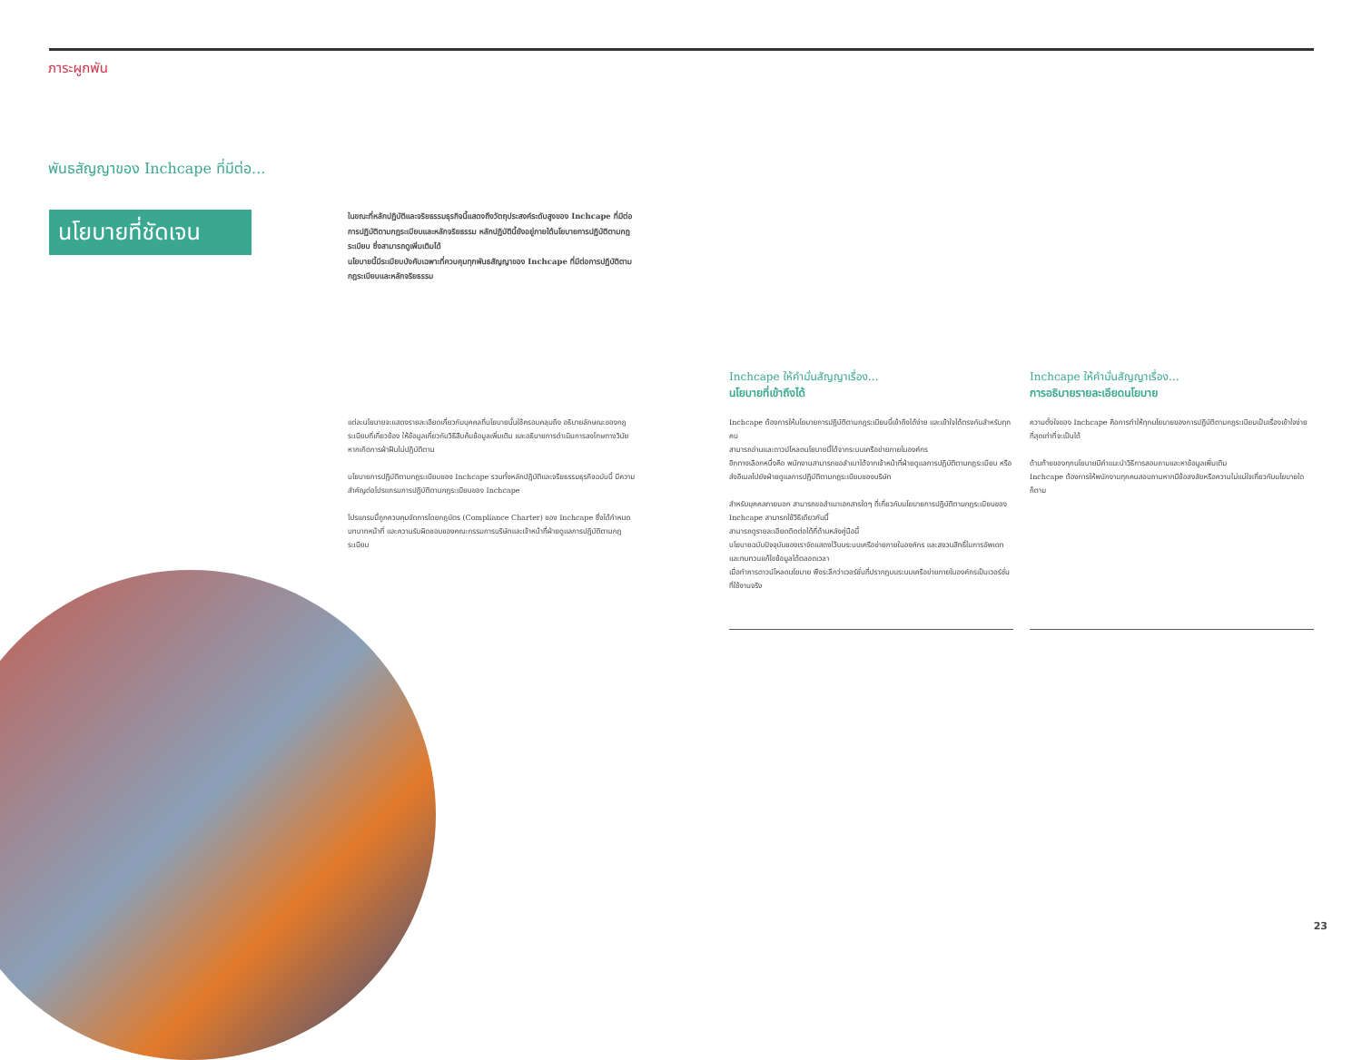ภาระผูกพัน
พันธสัญญาของ Inchcape ที่มีต่อ...
นโยบายที่ชัดเจน
ในขณะที่หลักปฏิบัติและจริยธรรมธุรกิจนี้แสดงถึงวัตถุประสงค์ระดับสูงของ Inchcape ที่มีต่อการปฏิบัติตามกฎระเบียบและหลักจริยธรรม หลักปฏิบัตินี้ยังอยู่ภายใต้นโยบายการปฏิบัติตามกฎระเบียบ ซึ่งสามารถดูเพิ่มเติมได้
นโยบายนี้มีระเบียบบังคับเฉพาะที่ควบคุมทุกพันธสัญญาของ Inchcape ที่มีต่อการปฏิบัติตามกฎระเบียบและหลักจริยธรรม
แต่ละนโยบายจะแสดงรายละเอียดเกี่ยวกับบุคคลที่นโยบายนั้นใช้ครอบคลุมถึง อธิบายลักษณะของกฎระเบียบที่เกี่ยวข้อง ให้ข้อมูลเกี่ยวกับวิธีสืบค้นข้อมูลเพิ่มเติม และอธิบายการดำเนินการลงโทษทางวินัยหากเกิดการฝ่าฝืนไม่ปฏิบัติตาม
นโยบายการปฏิบัติตามกฎระเบียบของ Inchcape รวมทั้งหลักปฏิบัติและจริยธรรมธุรกิจฉบับนี้ มีความสำคัญต่อโปรแกรมการปฏิบัติตามกฎระเบียบของ Inchcape
โปรแกรมนี้ถูกควบคุมจัดการโดยกฎบัตร (Compliance Charter) ของ Inchcape ซึ่งได้กำหนดบทบาทหน้าที่ และความรับผิดชอบของคณะกรรมการบริษัทและเจ้าหน้าที่ฝ่ายดูแลการปฏิบัติตามกฎระเบียบ
Inchcape ให้คำมั่นสัญญาเรื่อง...
นโยบายที่เข้าถึงได้
Inchcape ต้องการให้นโยบายการปฏิบัติตามกฎระเบียบนี้เข้าถึงได้ง่าย และเข้าใจได้ตรงกันสำหรับทุกคน
สามารถอ่านและดาวน์โหลดนโยบายนี้ได้จากระบบเครือข่ายภายในองค์กร
อีกทางเลือกหนึ่งคือ พนักงานสามารถขอสำเนาได้จากเจ้าหน้าที่ฝ่ายดูแลการปฏิบัติตามกฎระเบียบ หรือส่งอีเมลไปยังฝ่ายดูแลการปฏิบัติตามกฎระเบียบของบริษัท
สำหรับบุคคลภายนอก สามารถขอสำเนาเอกสารใดๆ ที่เกี่ยวกับนโยบายการปฏิบัติตามกฎระเบียบของ Inchcape สามารถใช้วิธีเดียวกันนี้
สามารถดูรายละเอียดติดต่อได้ที่ด้านหลังคู่มือนี้
นโยบายฉบับปัจจุบันของเราจัดแสดงไว้บนระบบเครือข่ายภายในองค์กร และสงวนสิทธิ์ในการอัพเดทและทบทวนแก้ไขข้อมูลได้ตลอดเวลา
เมื่อทำการดาวน์โหลดนโยบาย พึงระลึกว่าเวอร์ชั่นที่ปรากฏบนระบบเครือข่ายภายในองค์กรเป็นเวอร์ชั่นที่ใช้งานจริง
Inchcape ให้คำมั่นสัญญาเรื่อง...
การอธิบายรายละเอียดนโยบาย
ความตั้งใจของ Inchcape คือการทำให้ทุกนโยบายของการปฏิบัติตามกฎระเบียบเป็นเรื่องเข้าใจง่ายที่สุดเท่าที่จะเป็นได้
ด้านท้ายของทุกนโยบายมีคำแนะนำวิธีการสอบถามและหาข้อมูลเพิ่มเติม
Inchcape ต้องการให้พนักงานทุกคนสอบถามหากมีข้อสงสัยหรือความไม่แน่ใจเกี่ยวกับนโยบายใดก็ตาม
23